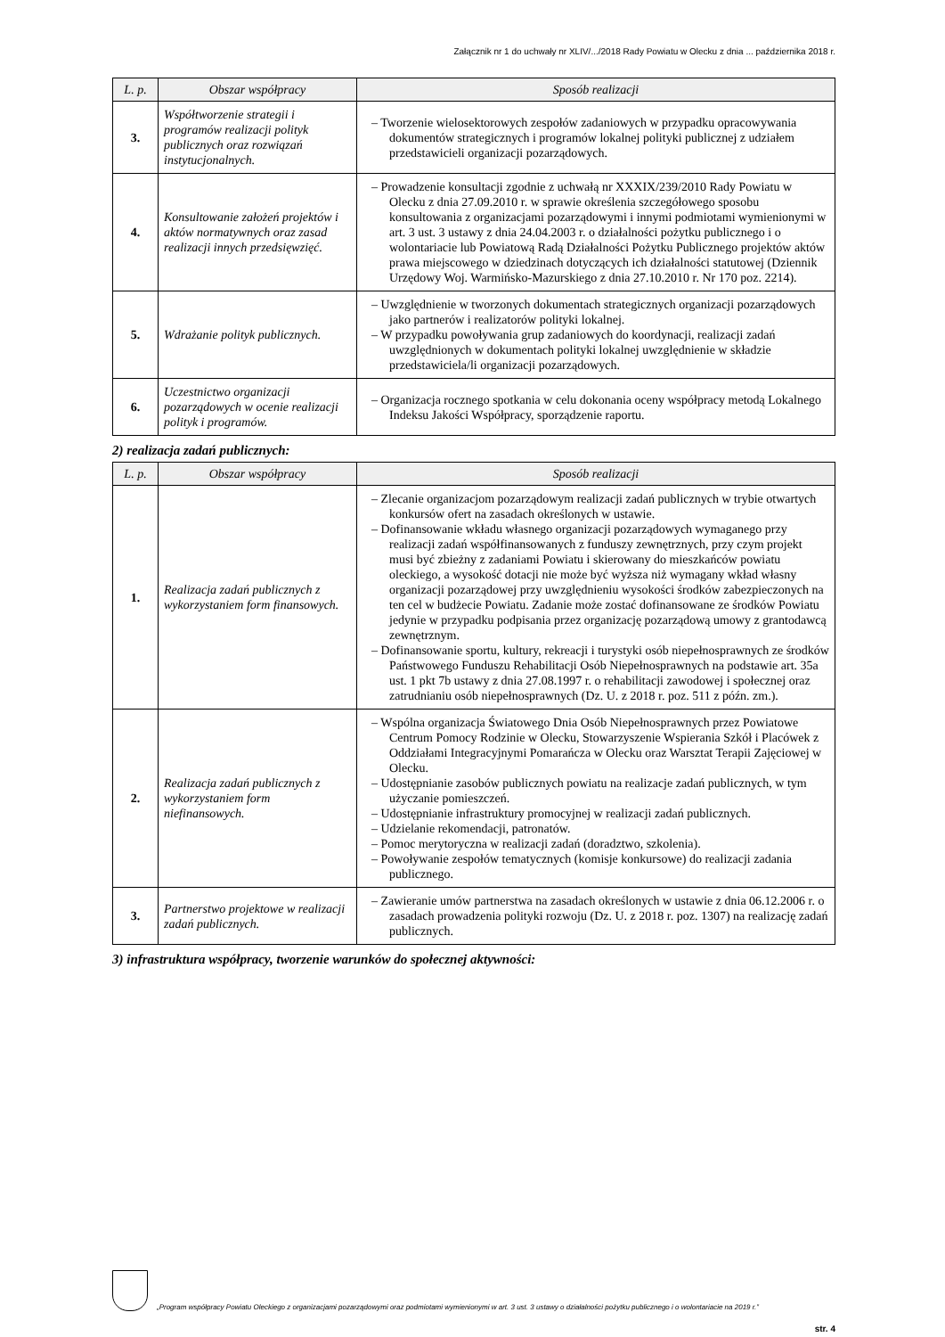Załącznik nr 1 do uchwały nr XLIV/.../2018 Rady Powiatu w Olecku z dnia ... października 2018 r.
| L. p. | Obszar współpracy | Sposób realizacji |
| --- | --- | --- |
| 3. | Współtworzenie strategii i programów realizacji polityk publicznych oraz rozwiązań instytucjonalnych. | – Tworzenie wielosektorowych zespołów zadaniowych w przypadku opracowywania dokumentów strategicznych i programów lokalnej polityki publicznej z udziałem przedstawicieli organizacji pozarządowych. |
| 4. | Konsultowanie założeń projektów i aktów normatywnych oraz zasad realizacji innych przedsięwzięć. | – Prowadzenie konsultacji zgodnie z uchwałą nr XXXIX/239/2010 Rady Powiatu w Olecku z dnia 27.09.2010 r. w sprawie określenia szczegółowego sposobu konsultowania z organizacjami pozarządowymi i innymi podmiotami wymienionymi w art. 3 ust. 3 ustawy z dnia 24.04.2003 r. o działalności pożytku publicznego i o wolontariacie lub Powiatową Radą Działalności Pożytku Publicznego projektów aktów prawa miejscowego w dziedzinach dotyczących ich działalności statutowej (Dziennik Urzędowy Woj. Warmińsko-Mazurskiego z dnia 27.10.2010 r. Nr 170 poz. 2214). |
| 5. | Wdrażanie polityk publicznych. | – Uwzględnienie w tworzonych dokumentach strategicznych organizacji pozarządowych jako partnerów i realizatorów polityki lokalnej. – W przypadku powoływania grup zadaniowych do koordynacji, realizacji zadań uwzględnionych w dokumentach polityki lokalnej uwzględnienie w składzie przedstawiciela/li organizacji pozarządowych. |
| 6. | Uczestnictwo organizacji pozarządowych w ocenie realizacji polityk i programów. | – Organizacja rocznego spotkania w celu dokonania oceny współpracy metodą Lokalnego Indeksu Jakości Współpracy, sporządzenie raportu. |
2) realizacja zadań publicznych:
| L. p. | Obszar współpracy | Sposób realizacji |
| --- | --- | --- |
| 1. | Realizacja zadań publicznych z wykorzystaniem form finansowych. | – Zlecanie organizacjom pozarządowym realizacji zadań publicznych w trybie otwartych konkursów ofert na zasadach określonych w ustawie. – Dofinansowanie wkładu własnego organizacji pozarządowych wymaganego przy realizacji zadań współfinansowanych z funduszy zewnętrznych, przy czym projekt musi być zbieżny z zadaniami Powiatu i skierowany do mieszkańców powiatu oleckiego, a wysokość dotacji nie może być wyższa niż wymagany wkład własny organizacji pozarządowej przy uwzględnieniu wysokości środków zabezpieczonych na ten cel w budżecie Powiatu. Zadanie może zostać dofinansowane ze środków Powiatu jedynie w przypadku podpisania przez organizację pozarządową umowy z grantodawcą zewnętrznym. – Dofinansowanie sportu, kultury, rekreacji i turystyki osób niepełnosprawnych ze środków Państwowego Funduszu Rehabilitacji Osób Niepełnosprawnych na podstawie art. 35a ust. 1 pkt 7b ustawy z dnia 27.08.1997 r. o rehabilitacji zawodowej i społecznej oraz zatrudnianiu osób niepełnosprawnych (Dz. U. z 2018 r. poz. 511 z późn. zm.). |
| 2. | Realizacja zadań publicznych z wykorzystaniem form niefinansowych. | – Wspólna organizacja Światowego Dnia Osób Niepełnosprawnych przez Powiatowe Centrum Pomocy Rodzinie w Olecku, Stowarzyszenie Wspierania Szkół i Placówek z Oddziałami Integracyjnymi Pomarańcza w Olecku oraz Warsztat Terapii Zajęciowej w Olecku. – Udostępnianie zasobów publicznych powiatu na realizacje zadań publicznych, w tym użyczanie pomieszczeń. – Udostępnianie infrastruktury promocyjnej w realizacji zadań publicznych. – Udzielanie rekomendacji, patronatów. – Pomoc merytoryczna w realizacji zadań (doradztwo, szkolenia). – Powoływanie zespołów tematycznych (komisje konkursowe) do realizacji zadania publicznego. |
| 3. | Partnerstwo projektowe w realizacji zadań publicznych. | – Zawieranie umów partnerstwa na zasadach określonych w ustawie z dnia 06.12.2006 r. o zasadach prowadzenia polityki rozwoju (Dz. U. z 2018 r. poz. 1307) na realizację zadań publicznych. |
3) infrastruktura współpracy, tworzenie warunków do społecznej aktywności:
„Program współpracy Powiatu Oleckiego z organizacjami pozarządowymi oraz podmiotami wymienionymi w art. 3 ust. 3 ustawy o działalności pożytku publicznego i o wolontariacie na 2019 r.”
str. 4